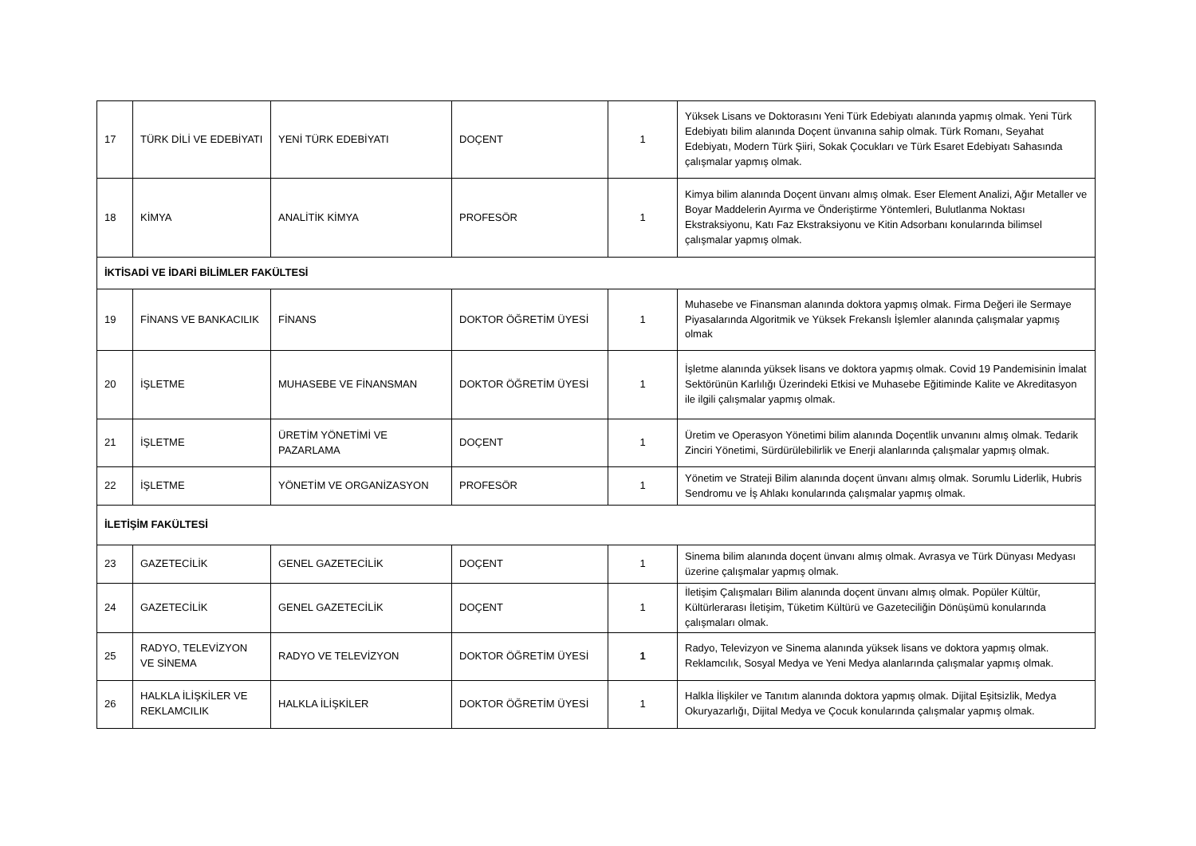| 17 | TÜRK DİLİ VE EDEBİYATI | YENİ TÜRK EDEBİYATI | DOÇENT | 1 | Yüksek Lisans ve Doktorasını Yeni Türk Edebiyatı alanında yapmış olmak. Yeni Türk Edebiyatı bilim alanında Doçent ünvanına sahip olmak. Türk Romanı, Seyahat Edebiyatı, Modern Türk Şiiri, Sokak Çocukları ve Türk Esaret Edebiyatı Sahasında çalışmalar yapmış olmak. |
| 18 | KİMYA | ANALİTİK KİMYA | PROFESÖR | 1 | Kimya bilim alanında Doçent ünvanı almış olmak. Eser Element Analizi, Ağır Metaller ve Boyar Maddelerin Ayırma ve Önderiştirme Yöntemleri, Bulutlanma Noktası Ekstraksiyonu, Katı Faz Ekstraksiyonu ve Kitin Adsorbanı konularında bilimsel çalışmalar yapmış olmak. |
| İKTİSADİ VE İDARİ BİLİMLER FAKÜLTESİ | | | | | |
| 19 | FİNANS VE BANKACILIK | FİNANS | DOKTOR ÖĞRETİM ÜYESİ | 1 | Muhasebe ve Finansman alanında doktora yapmış olmak. Firma Değeri ile Sermaye Piyasalarında Algoritmik ve Yüksek Frekanslı İşlemler alanında çalışmalar yapmış olmak |
| 20 | İŞLETME | MUHASEBE VE FİNANSMAN | DOKTOR ÖĞRETİM ÜYESİ | 1 | İşletme alanında yüksek lisans ve doktora yapmış olmak. Covid 19 Pandemisinin İmalat Sektörünün Karlılığı Üzerindeki Etkisi ve Muhasebe Eğitiminde Kalite ve Akreditasyon ile ilgili çalışmalar yapmış olmak. |
| 21 | İŞLETME | ÜRETİM YÖNETİMİ VE PAZARLAMA | DOÇENT | 1 | Üretim ve Operasyon Yönetimi bilim alanında Doçentlik unvanını almış olmak. Tedarik Zinciri Yönetimi, Sürdürülebilirlik ve Enerji alanlarında çalışmalar yapmış olmak. |
| 22 | İŞLETME | YÖNETİM VE ORGANİZASYON | PROFESÖR | 1 | Yönetim ve Strateji Bilim alanında doçent ünvanı almış olmak. Sorumlu Liderlik, Hubris Sendromu ve İş Ahlakı konularında çalışmalar yapmış olmak. |
| İLETİŞİM FAKÜLTESİ | | | | | |
| 23 | GAZETECİLİK | GENEL GAZETECİLİK | DOÇENT | 1 | Sinema bilim alanında doçent ünvanı almış olmak. Avrasya ve Türk Dünyası Medyası üzerine çalışmalar yapmış olmak. |
| 24 | GAZETECİLİK | GENEL GAZETECİLİK | DOÇENT | 1 | İletişim Çalışmaları Bilim alanında doçent ünvanı almış olmak. Popüler Kültür, Kültürlerarası İletişim, Tüketim Kültürü ve Gazeteciliğin Dönüşümü konularında çalışmaları olmak. |
| 25 | RADYO, TELEVİZYON VE SİNEMA | RADYO VE TELEVİZYON | DOKTOR ÖĞRETİM ÜYESİ | 1 | Radyo, Televizyon ve Sinema alanında yüksek lisans ve doktora yapmış olmak. Reklamcılık, Sosyal Medya ve Yeni Medya alanlarında çalışmalar yapmış olmak. |
| 26 | HALKLA İLİŞKİLER VE REKLAMCILIK | HALKLA İLİŞKİLER | DOKTOR ÖĞRETİM ÜYESİ | 1 | Halkla İlişkiler ve Tanıtım alanında doktora yapmış olmak. Dijital Eşitsizlik, Medya Okuryazarlığı, Dijital Medya ve Çocuk konularında çalışmalar yapmış olmak. |